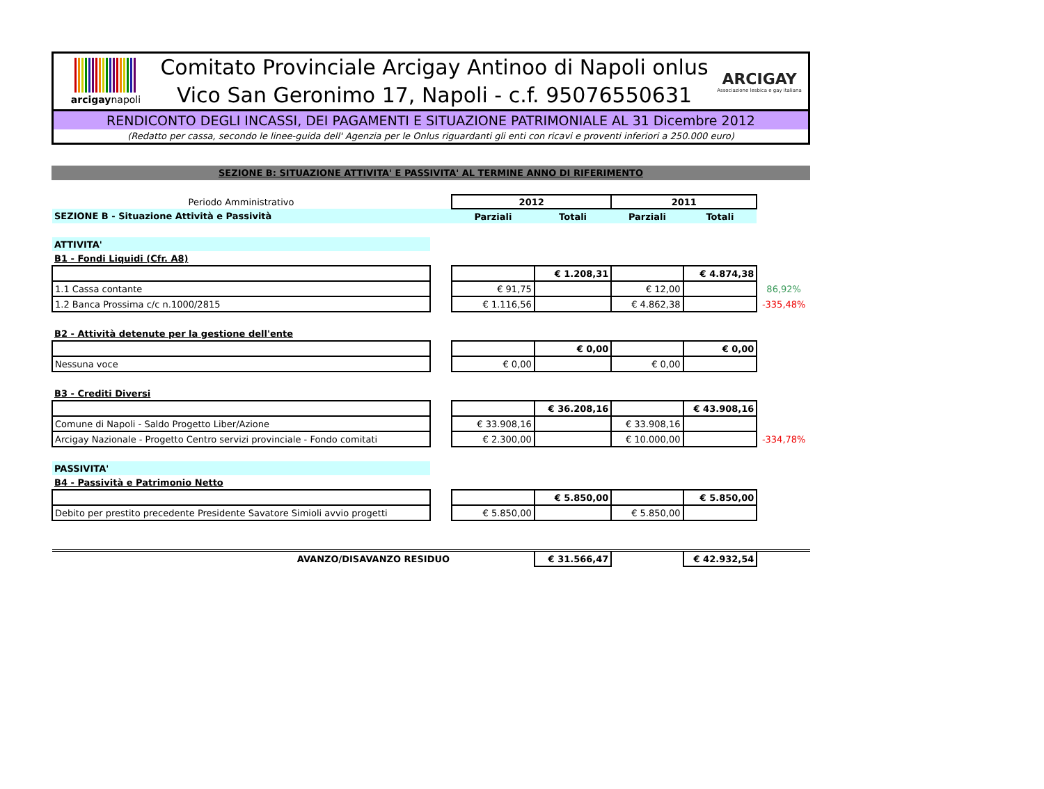arcigaynapoli
Comitato Provinciale Arcigay Antinoo di Napoli onlus
Vico San Geronimo 17, Napoli - c.f. 95076550631
ARCIGAY
Associazione lesbica e gay italiana
RENDICONTO DEGLI INCASSI, DEI PAGAMENTI E SITUAZIONE PATRIMONIALE AL 31 Dicembre 2012
(Redatto per cassa, secondo le linee-guida dell' Agenzia per le Onlus riguardanti gli enti con ricavi e proventi inferiori a 250.000 euro)
SEZIONE B: SITUAZIONE ATTIVITA' E PASSIVITA' AL TERMINE ANNO DI RIFERIMENTO
| Periodo Amministrativo | | 2012 | | 2011 | | |
| SEZIONE B - Situazione Attività e Passività | | Parziali | Totali | Parziali | Totali | |
| ATTIVITA' | | | | | | |
| B1 - Fondi Liquidi (Cfr. A8) | | | | | | |
| | | | € 1.208,31 | | € 4.874,38 | |
| 1.1 Cassa contante | | € 91,75 | | € 12,00 | | 86,92% |
| 1.2 Banca Prossima c/c n.1000/2815 | | € 1.116,56 | | € 4.862,38 | | -335,48% |
| B2 - Attività detenute per la gestione dell'ente | | | | | | |
| | | | € 0,00 | | € 0,00 | |
| Nessuna voce | | € 0,00 | | € 0,00 | | |
| B3 - Crediti Diversi | | | | | | |
| | | | € 36.208,16 | | € 43.908,16 | |
| Comune di Napoli - Saldo Progetto Liber/Azione | | € 33.908,16 | | € 33.908,16 | | |
| Arcigay Nazionale - Progetto Centro servizi provinciale - Fondo comitati | | € 2.300,00 | | € 10.000,00 | | -334,78% |
| PASSIVITA' | | | | | | |
| B4 - Passività e Patrimonio Netto | | | | | | |
| | | | € 5.850,00 | | € 5.850,00 | |
| Debito per prestito precedente Presidente Savatore Simioli avvio progetti | | € 5.850,00 | | € 5.850,00 | | |
| AVANZO/DISAVANZO RESIDUO | | | € 31.566,47 | | € 42.932,54 | |